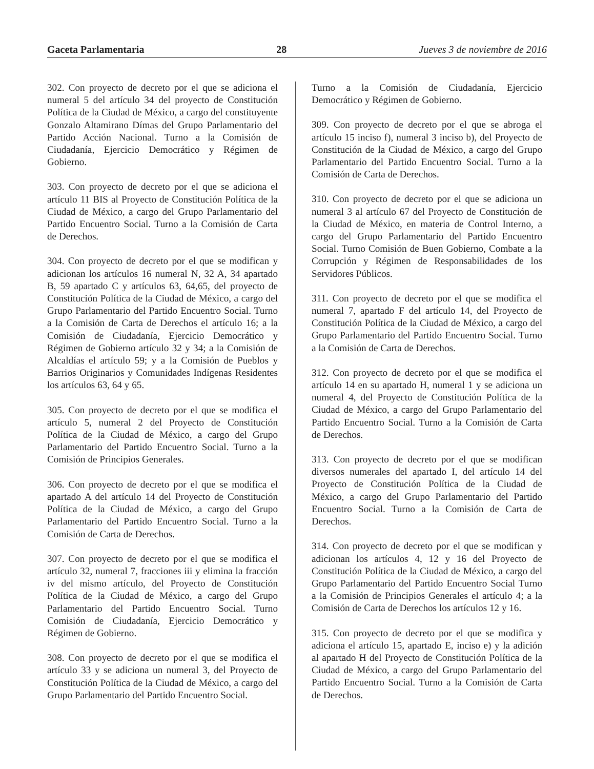Gaceta Parlamentaria 28 Jueves 3 de noviembre de 2016
302. Con proyecto de decreto por el que se adiciona el numeral 5 del artículo 34 del proyecto de Constitución Política de la Ciudad de México, a cargo del constituyente Gonzalo Altamirano Dímas del Grupo Parlamentario del Partido Acción Nacional. Turno a la Comisión de Ciudadanía, Ejercicio Democrático y Régimen de Gobierno.
303. Con proyecto de decreto por el que se adiciona el artículo 11 BIS al Proyecto de Constitución Política de la Ciudad de México, a cargo del Grupo Parlamentario del Partido Encuentro Social. Turno a la Comisión de Carta de Derechos.
304. Con proyecto de decreto por el que se modifican y adicionan los artículos 16 numeral N, 32 A, 34 apartado B, 59 apartado C y artículos 63, 64,65, del proyecto de Constitución Política de la Ciudad de México, a cargo del Grupo Parlamentario del Partido Encuentro Social. Turno a la Comisión de Carta de Derechos el artículo 16; a la Comisión de Ciudadanía, Ejercicio Democrático y Régimen de Gobierno artículo 32 y 34; a la Comisión de Alcaldías el artículo 59; y a la Comisión de Pueblos y Barrios Originarios y Comunidades Indígenas Residentes los artículos 63, 64 y 65.
305. Con proyecto de decreto por el que se modifica el artículo 5, numeral 2 del Proyecto de Constitución Política de la Ciudad de México, a cargo del Grupo Parlamentario del Partido Encuentro Social. Turno a la Comisión de Principios Generales.
306. Con proyecto de decreto por el que se modifica el apartado A del artículo 14 del Proyecto de Constitución Política de la Ciudad de México, a cargo del Grupo Parlamentario del Partido Encuentro Social. Turno a la Comisión de Carta de Derechos.
307. Con proyecto de decreto por el que se modifica el artículo 32, numeral 7, fracciones iii y elimina la fracción iv del mismo artículo, del Proyecto de Constitución Política de la Ciudad de México, a cargo del Grupo Parlamentario del Partido Encuentro Social. Turno Comisión de Ciudadanía, Ejercicio Democrático y Régimen de Gobierno.
308. Con proyecto de decreto por el que se modifica el artículo 33 y se adiciona un numeral 3, del Proyecto de Constitución Política de la Ciudad de México, a cargo del Grupo Parlamentario del Partido Encuentro Social.
Turno a la Comisión de Ciudadanía, Ejercicio Democrático y Régimen de Gobierno.
309. Con proyecto de decreto por el que se abroga el artículo 15 inciso f), numeral 3 inciso b), del Proyecto de Constitución de la Ciudad de México, a cargo del Grupo Parlamentario del Partido Encuentro Social. Turno a la Comisión de Carta de Derechos.
310. Con proyecto de decreto por el que se adiciona un numeral 3 al artículo 67 del Proyecto de Constitución de la Ciudad de México, en materia de Control Interno, a cargo del Grupo Parlamentario del Partido Encuentro Social. Turno Comisión de Buen Gobierno, Combate a la Corrupción y Régimen de Responsabilidades de los Servidores Públicos.
311. Con proyecto de decreto por el que se modifica el numeral 7, apartado F del artículo 14, del Proyecto de Constitución Política de la Ciudad de México, a cargo del Grupo Parlamentario del Partido Encuentro Social. Turno a la Comisión de Carta de Derechos.
312. Con proyecto de decreto por el que se modifica el artículo 14 en su apartado H, numeral 1 y se adiciona un numeral 4, del Proyecto de Constitución Política de la Ciudad de México, a cargo del Grupo Parlamentario del Partido Encuentro Social. Turno a la Comisión de Carta de Derechos.
313. Con proyecto de decreto por el que se modifican diversos numerales del apartado I, del artículo 14 del Proyecto de Constitución Política de la Ciudad de México, a cargo del Grupo Parlamentario del Partido Encuentro Social. Turno a la Comisión de Carta de Derechos.
314. Con proyecto de decreto por el que se modifican y adicionan los artículos 4, 12 y 16 del Proyecto de Constitución Política de la Ciudad de México, a cargo del Grupo Parlamentario del Partido Encuentro Social Turno a la Comisión de Principios Generales el artículo 4; a la Comisión de Carta de Derechos los artículos 12 y 16.
315. Con proyecto de decreto por el que se modifica y adiciona el artículo 15, apartado E, inciso e) y la adición al apartado H del Proyecto de Constitución Política de la Ciudad de México, a cargo del Grupo Parlamentario del Partido Encuentro Social. Turno a la Comisión de Carta de Derechos.